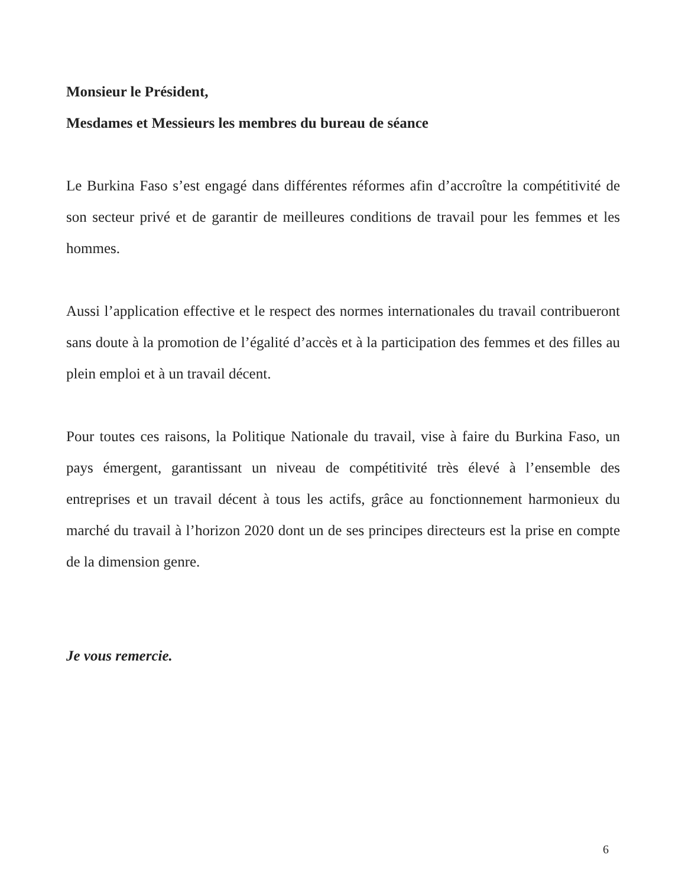Monsieur le Président,
Mesdames et Messieurs les membres du bureau de séance
Le Burkina Faso s’est engagé dans différentes réformes afin d’accroître la compétitivité de son secteur privé et de garantir de meilleures conditions de travail pour les femmes et les hommes.
Aussi l’application effective et le respect des normes internationales du travail contribueront sans doute à la promotion de l’égalité d’accès et à la participation des femmes et des filles au plein emploi et à un travail décent.
Pour toutes ces raisons, la Politique Nationale du travail, vise à faire du Burkina Faso, un pays émergent, garantissant un niveau de compétitivité très élevé à l’ensemble des entreprises et un travail décent à tous les actifs, grâce au fonctionnement harmonieux du marché du travail à l’horizon 2020 dont un de ses principes directeurs est la prise en compte de la dimension genre.
Je vous remercie.
6